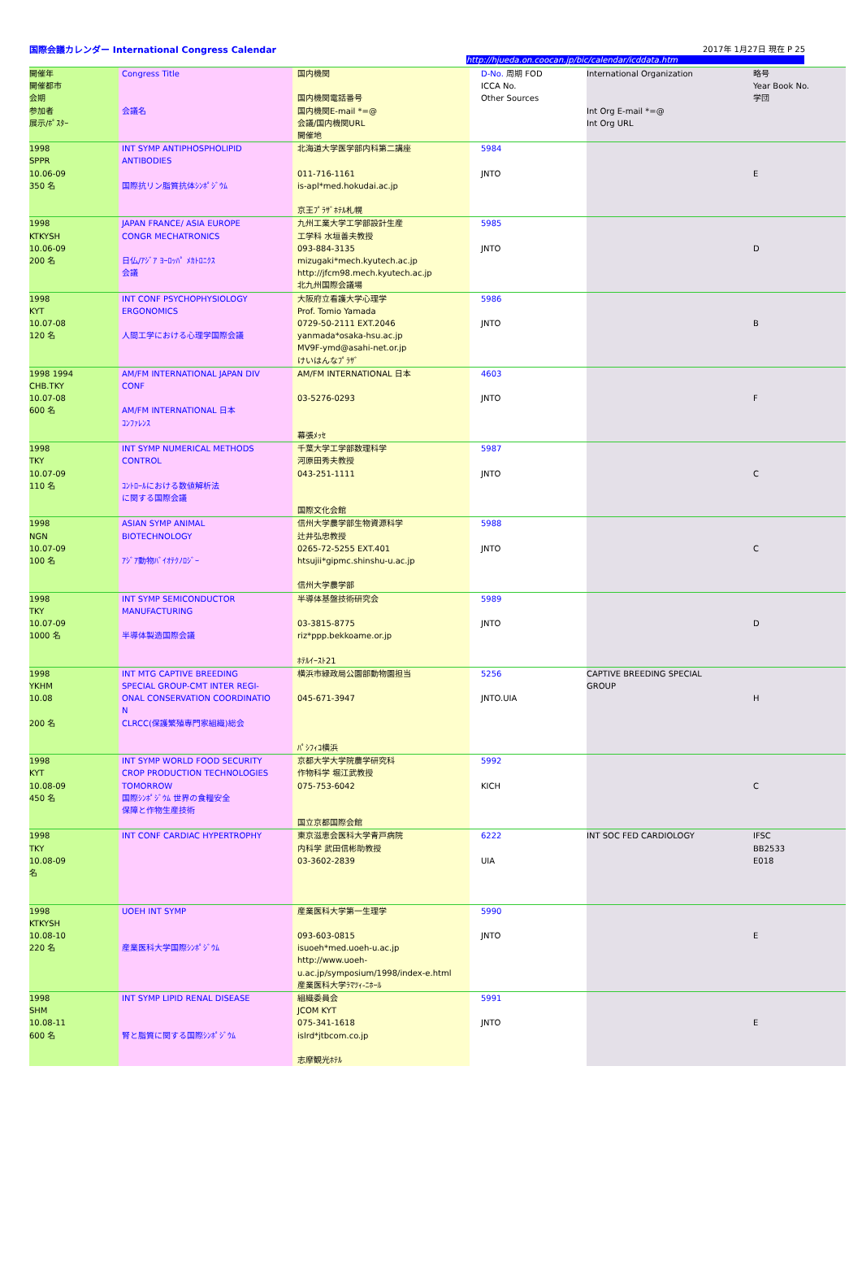国際会議カレンダー International Congress Calendar 2017年 1月27日 現在 P 25
http://hjueda.on.coocan.jp/bic/calendar/icddata.htm
| 開催年 開催都市 会期 参加者 展示/ﾎﾟｽﾀｰ | Congress Title 会議名 | 国内機関 国内機関電話番号 国内機関E-mail *=@ 会議/国内機関URL 開催地 | D-No. 周期 FOD ICCA No. Other Sources | International Organization Int Org E-mail *=@ Int Org URL | 略号 Year Book No. 学団 |
| 1998 SPPR 10.06-09 350 名 | INT SYMP ANTIPHOSPHOLIPID ANTIBODIES 国際抗リン脂質抗体ｼﾝﾎﾟｼﾞｳﾑ | 北海道大学医学部内科第二講座 011-716-1161 is-apl*med.hokudai.ac.jp 京王ﾌﾟﾗｻﾞﾎﾃﾙ札幌 | 5984 JNTO | | E |
| 1998 KTKYSH 10.06-09 200 名 | JAPAN FRANCE/ ASIA EUROPE CONGR MECHATRONICS 日仏/ｱｼﾞｱ ﾖｰﾛｯﾊﾟ ﾒｶﾄﾛﾆｸｽ 会議 | 九州工業大学工学部設計生産 工学科 水垣善夫教授 093-884-3135 mizugaki*mech.kyutech.ac.jp http://jfcm98.mech.kyutech.ac.jp 北九州国際会議場 | 5985 JNTO | | D |
| 1998 KYT 10.07-08 120 名 | INT CONF PSYCHOPHYSIOLOGY ERGONOMICS 人間工学における心理学国際会議 | 大阪府立看護大学心理学 Prof. Tomio Yamada 0729-50-2111 EXT.2046 yanmada*osaka-hsu.ac.jp MV9F-ymd@asahi-net.or.jp けいはんなﾌﾟﾗｻﾞ | 5986 JNTO | | B |
| 1998 1994 CHB.TKY 10.07-08 600 名 | AM/FM INTERNATIONAL JAPAN DIV CONF AM/FM INTERNATIONAL 日本 ｺﾝﾌｧﾚﾝｽ | AM/FM INTERNATIONAL 日本 03-5276-0293 幕張ﾒｯｾ | 4603 JNTO | | F |
| 1998 TKY 10.07-09 110 名 | INT SYMP NUMERICAL METHODS CONTROL ｺﾝﾄﾛｰﾙにおける数値解析法 に関する国際会議 | 千葉大学工学部数理科学 河原田秀夫教授 043-251-1111 国際文化会館 | 5987 JNTO | | C |
| 1998 NGN 10.07-09 100 名 | ASIAN SYMP ANIMAL BIOTECHNOLOGY ｱｼﾞｱ動物ﾊﾞｲｵﾃｸﾉﾛｼﾞｰ | 信州大学農学部生物資源科学 辻井弘忠教授 0265-72-5255 EXT.401 htsujii*gipmc.shinshu-u.ac.jp 信州大学農学部 | 5988 JNTO | | C |
| 1998 TKY 10.07-09 1000 名 | INT SYMP SEMICONDUCTOR MANUFACTURING 半導体製造国際会議 | 半導体基盤技術研究会 03-3815-8775 riz*ppp.bekkoame.or.jp ﾎﾃﾙｲｰｽﾄ21 | 5989 JNTO | | D |
| 1998 YKHM 10.08 200 名 | INT MTG CAPTIVE BREEDING SPECIAL GROUP-CMT INTER REGI- ONAL CONSERVATION COORDINATIO N CLRCC(保護繁殖専門家組織)総会 | 横浜市緑政局公園部動物園担当 045-671-3947 ﾊﾟｼﾌｨｺ横浜 | 5256 JNTO.UIA | CAPTIVE BREEDING SPECIAL GROUP | H |
| 1998 KYT 10.08-09 450 名 | INT SYMP WORLD FOOD SECURITY CROP PRODUCTION TECHNOLOGIES TOMORROW 国際ｼﾝﾎﾟｼﾞｳﾑ 世界の食糧安全 保障と作物生産技術 | 京都大学大学院農学研究科 作物科学 堀江武教授 075-753-6042 国立京都国際会館 | 5992 KICH | | C |
| 1998 TKY 10.08-09 名 | INT CONF CARDIAC HYPERTROPHY | 東京滋恵会医科大学青戸病院 内科学 武田信彬助教授 03-3602-2839 | 6222 UIA | INT SOC FED CARDIOLOGY | IFSC BB2533 E018 |
| 1998 KTKYSH 10.08-10 220 名 | UOEH INT SYMP 産業医科大学国際ｼﾝﾎﾟｼﾞｳﾑ | 産業医科大学第一生理学 093-603-0815 isuoeh*med.uoeh-u.ac.jp http://www.uoeh-u.ac.jp/symposium/1998/index-e.html 産業医科大学ﾗﾏﾂｨ-ﾆﾎｰﾙ | 5990 JNTO | | E |
| 1998 SHM 10.08-11 600 名 | INT SYMP LIPID RENAL DISEASE 腎と脂質に関する国際ｼﾝﾎﾟｼﾞｳﾑ | 組織委員会 JCOM KYT 075-341-1618 islrd*jtbcom.co.jp 志摩観光ﾎﾃﾙ | 5991 JNTO | | E |